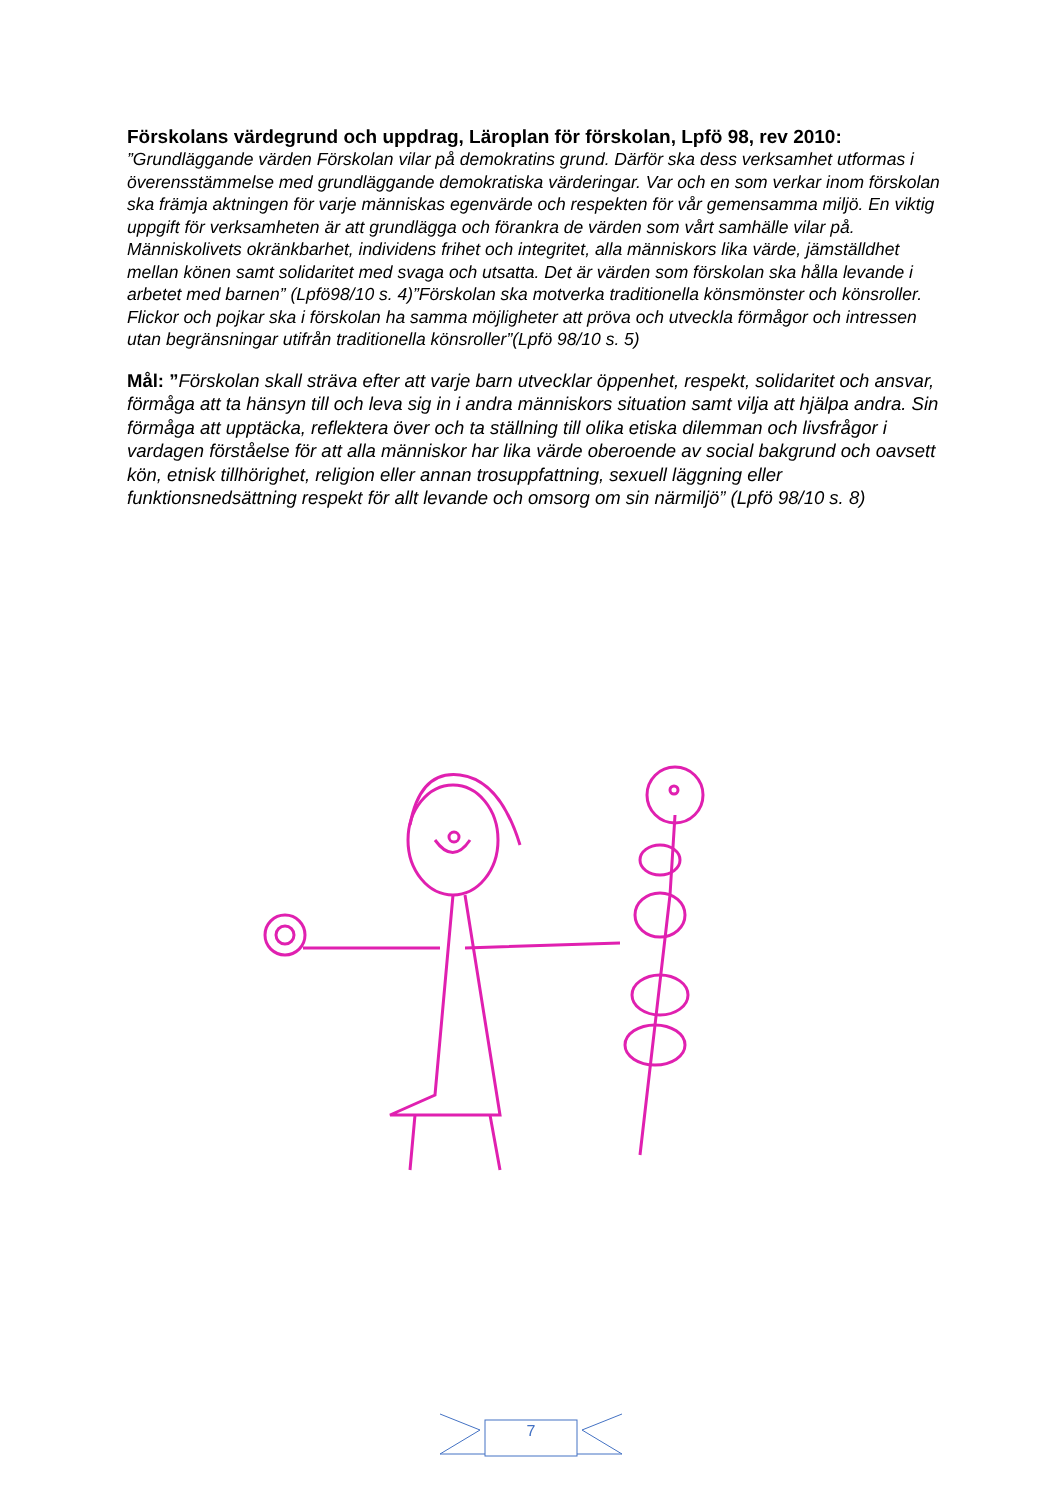Förskolans värdegrund och uppdrag, Läroplan för förskolan, Lpfö 98, rev 2010:
”Grundläggande värden Förskolan vilar på demokratins grund. Därför ska dess verksamhet utformas i överensstämmelse med grundläggande demokratiska värderingar. Var och en som verkar inom förskolan ska främja aktningen för varje människas egenvärde och respekten för vår gemensamma miljö. En viktig uppgift för verksamheten är att grundlägga och förankra de värden som vårt samhälle vilar på. Människolivets okränkbarhet, individens frihet och integritet, alla människors lika värde, jämställdhet mellan könen samt solidaritet med svaga och utsatta. Det är värden som förskolan ska hålla levande i arbetet med barnen” (Lpfö98/10 s. 4)”Förskolan ska motverka traditionella könsmönster och könsroller. Flickor och pojkar ska i förskolan ha samma möjligheter att pröva och utveckla förmågor och intressen utan begränsningar utifrån traditionella könsroller”(Lpfö 98/10 s. 5)
Mål: ”Förskolan skall sträva efter att varje barn utvecklar öppenhet, respekt, solidaritet och ansvar, förmåga att ta hänsyn till och leva sig in i andra människors situation samt vilja att hjälpa andra. Sin förmåga att upptäcka, reflektera över och ta ställning till olika etiska dilemman och livsfrågor i vardagen förståelse för att alla människor har lika värde oberoende av social bakgrund och oavsett kön, etnisk tillhörighet, religion eller annan trosuppfattning, sexuell läggning eller funktionsnedsättning respekt för allt levande och omsorg om sin närmiljö” (Lpfö 98/10 s. 8)
7